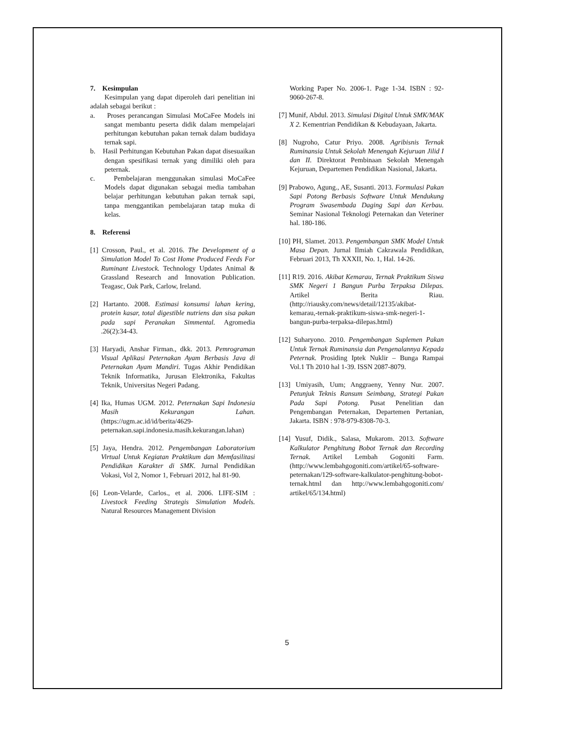7. Kesimpulan
Kesimpulan yang dapat diperoleh dari penelitian ini adalah sebagai berikut :
a. Proses perancangan Simulasi MoCaFee Models ini sangat membantu peserta didik dalam mempelajari perhitungan kebutuhan pakan ternak dalam budidaya ternak sapi.
b. Hasil Perhitungan Kebutuhan Pakan dapat disesuaikan dengan spesifikasi ternak yang dimiliki oleh para peternak.
c. Pembelajaran menggunakan simulasi MoCaFee Models dapat digunakan sebagai media tambahan belajar perhitungan kebutuhan pakan ternak sapi, tanpa menggantikan pembelajaran tatap muka di kelas.
8. Referensi
[1] Crosson, Paul., et al. 2016. The Development of a Simulation Model To Cost Home Produced Feeds For Ruminant Livestock. Technology Updates Animal & Grassland Research and Innovation Publication. Teagasc, Oak Park, Carlow, Ireland.
[2] Hartanto. 2008. Estimasi konsumsi lahan kering, protein kasar, total digestible nutriens dan sisa pakan pada sapi Peranakan Simmental. Agromedia .26(2):34-43.
[3] Haryadi, Anshar Firman., dkk. 2013. Pemrograman Visual Aplikasi Peternakan Ayam Berbasis Java di Peternakan Ayam Mandiri. Tugas Akhir Pendidikan Teknik Informatika, Jurusan Elektronika, Fakultas Teknik, Universitas Negeri Padang.
[4] Ika, Humas UGM. 2012. Peternakan Sapi Indonesia Masih Kekurangan Lahan. (https://ugm.ac.id/id/berita/4629-peternakan.sapi.indonesia.masih.kekurangan.lahan)
[5] Jaya, Hendra. 2012. Pengembangan Laboratorium Virtual Untuk Kegiatan Praktikum dan Memfasilitasi Pendidikan Karakter di SMK. Jurnal Pendidikan Vokasi, Vol 2, Nomor 1, Februari 2012, hal 81-90.
[6] Leon-Velarde, Carlos., et al. 2006. LIFE-SIM : Livestock Feeding Strategis Simulation Models. Natural Resources Management Division
Working Paper No. 2006-1. Page 1-34. ISBN : 92-9060-267-8.
[7] Munif, Abdul. 2013. Simulasi Digital Untuk SMK/MAK X 2. Kementrian Pendidikan & Kebudayaan, Jakarta.
[8] Nugroho, Catur Priyo. 2008. Agribisnis Ternak Ruminansia Untuk Sekolah Menengah Kejuruan Jilid I dan II. Direktorat Pembinaan Sekolah Menengah Kejuruan, Departemen Pendidikan Nasional, Jakarta.
[9] Prabowo, Agung., AE, Susanti. 2013. Formulasi Pakan Sapi Potong Berbasis Software Untuk Mendukung Program Swasembada Daging Sapi dan Kerbau. Seminar Nasional Teknologi Peternakan dan Veteriner hal. 180-186.
[10] PH, Slamet. 2013. Pengembangan SMK Model Untuk Masa Depan. Jurnal Ilmiah Cakrawala Pendidikan, Februari 2013, Th XXXII, No. 1, Hal. 14-26.
[11] R19. 2016. Akibat Kemarau, Ternak Praktikum Siswa SMK Negeri 1 Bangun Purba Terpaksa Dilepas. Artikel Berita Riau. (http://riausky.com/news/detail/12135/akibat-kemarau,-ternak-praktikum-siswa-smk-negeri-1-bangun-purba-terpaksa-dilepas.html)
[12] Suharyono. 2010. Pengembangan Suplemen Pakan Untuk Ternak Ruminansia dan Pengenalannya Kepada Peternak. Prosiding Iptek Nuklir – Bunga Rampai Vol.1 Th 2010 hal 1-39. ISSN 2087-8079.
[13] Umiyasih, Uum; Anggraeny, Yenny Nur. 2007. Petunjuk Teknis Ransum Seimbang, Strategi Pakan Pada Sapi Potong. Pusat Penelitian dan Pengembangan Peternakan, Departemen Pertanian, Jakarta. ISBN : 978-979-8308-70-3.
[14] Yusuf, Didik., Salasa, Mukarom. 2013. Software Kalkulator Penghitung Bobot Ternak dan Recording Ternak. Artikel Lembah Gogoniti Farm. (http://www.lembahgogoniti.com/artikel/65-software-peternakan/129-software-kalkulator-penghitung-bobot-ternak.html dan http://www.lembahgogoniti.com/ artikel/65/134.html)
5